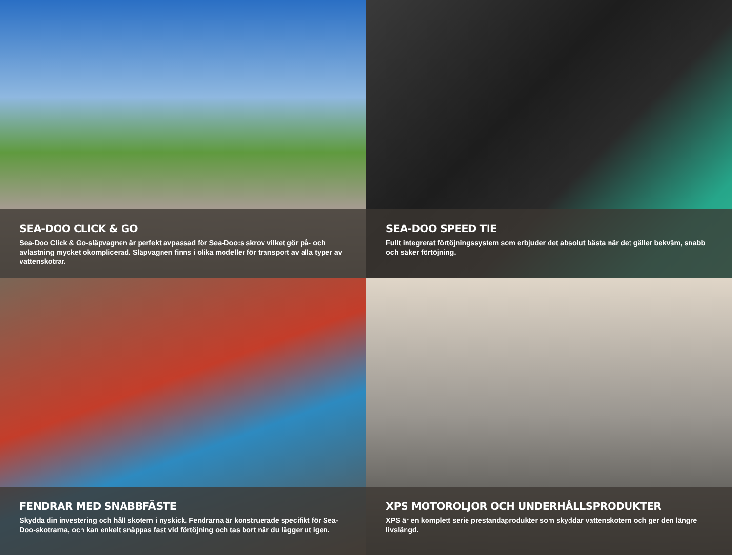SEA-DOO CLICK & GO
Sea-Doo Click & Go-släpvagnen är perfekt avpassad för Sea-Doo:s skrov vilket gör på- och avlastning mycket okomplicerad. Släpvagnen finns i olika modeller för transport av alla typer av vattenskotrar.
SEA-DOO SPEED TIE
Fullt integrerat förtöjningssystem som erbjuder det absolut bästa när det gäller bekväm, snabb och säker förtöjning.
FENDRAR MED SNABBFÄSTE
Skydda din investering och håll skotern i nyskick. Fendrarna är konstruerade specifikt för Sea-Doo-skotrarna, och kan enkelt snäppas fast vid förtöjning och tas bort när du lägger ut igen.
XPS MOTOROLJOR OCH UNDERHÅLLSPRODUKTER
XPS är en komplett serie prestandaprodukter som skyddar vattenskotern och ger den längre livslängd.